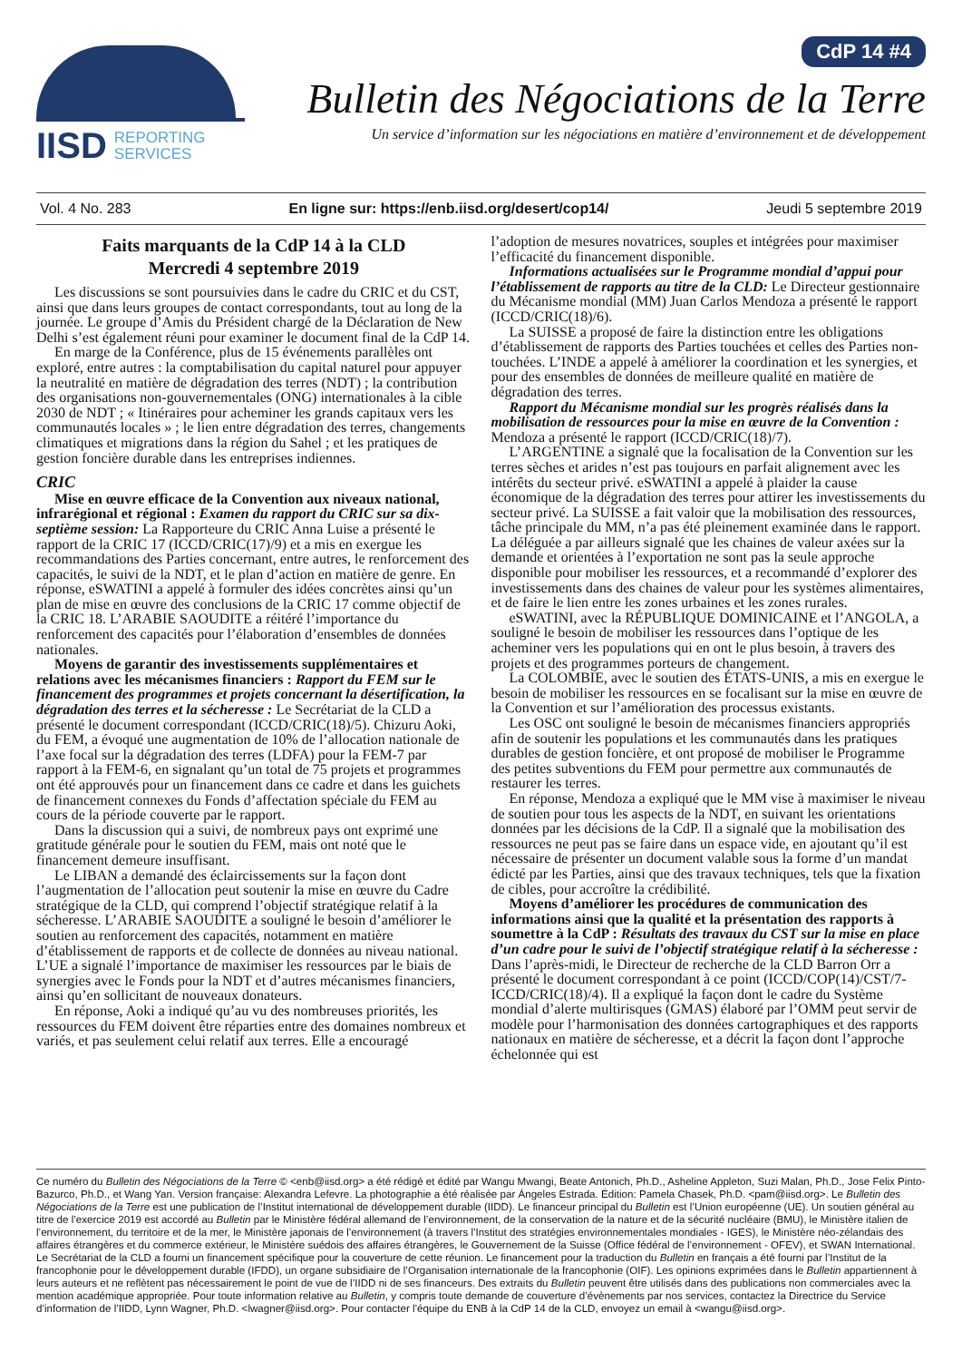IISD REPORTING
SERVICES
CdP 14 #4
Bulletin des Négociations de la Terre
Un service d’information sur les négociations en matière d’environnement et de développement
Vol. 4 No. 283 En ligne sur: https://enb.iisd.org/desert/cop14/ Jeudi 5 septembre 2019
Faits marquants de la CdP 14 à la CLD
Mercredi 4 septembre 2019
Les discussions se sont poursuivies dans le cadre du CRIC et du CST, ainsi que dans leurs groupes de contact correspondants, tout au long de la journée. Le groupe d’Amis du Président chargé de la Déclaration de New Delhi s’est également réuni pour examiner le document final de la CdP 14.
En marge de la Conférence, plus de 15 événements parallèles ont exploré, entre autres : la comptabilisation du capital naturel pour appuyer la neutralité en matière de dégradation des terres (NDT) ; la contribution des organisations non-gouvernementales (ONG) internationales à la cible 2030 de NDT ; « Itinéraires pour acheminer les grands capitaux vers les communautés locales » ; le lien entre dégradation des terres, changements climatiques et migrations dans la région du Sahel ; et les pratiques de gestion foncière durable dans les entreprises indiennes.
CRIC
Mise en œuvre efficace de la Convention aux niveaux national, infrarégional et régional : Examen du rapport du CRIC sur sa dix-septième session: La Rapporteure du CRIC Anna Luise a présenté le rapport de la CRIC 17 (ICCD/CRIC(17)/9) et a mis en exergue les recommandations des Parties concernant, entre autres, le renforcement des capacités, le suivi de la NDT, et le plan d’action en matière de genre. En réponse, eSWATINI a appelé à formuler des idées concrètes ainsi qu’un plan de mise en œuvre des conclusions de la CRIC 17 comme objectif de la CRIC 18. L’ARABIE SAOUDITE a réitéré l’importance du renforcement des capacités pour l’élaboration d’ensembles de données nationales.
Moyens de garantir des investissements supplémentaires et relations avec les mécanismes financiers : Rapport du FEM sur le financement des programmes et projets concernant la désertification, la dégradation des terres et la sécheresse : Le Secrétariat de la CLD a présenté le document correspondant (ICCD/CRIC(18)/5). Chizuru Aoki, du FEM, a évoqué une augmentation de 10% de l’allocation nationale de l’axe focal sur la dégradation des terres (LDFA) pour la FEM-7 par rapport à la FEM-6, en signalant qu’un total de 75 projets et programmes ont été approuvés pour un financement dans ce cadre et dans les guichets de financement connexes du Fonds d’affectation spéciale du FEM au cours de la période couverte par le rapport.
Dans la discussion qui a suivi, de nombreux pays ont exprimé une gratitude générale pour le soutien du FEM, mais ont noté que le financement demeure insuffisant.
Le LIBAN a demandé des éclaircissements sur la façon dont l’augmentation de l’allocation peut soutenir la mise en œuvre du Cadre stratégique de la CLD, qui comprend l’objectif stratégique relatif à la sécheresse. L’ARABIE SAOUDITE a souligné le besoin d’améliorer le soutien au renforcement des capacités, notamment en matière d’établissement de rapports et de collecte de données au niveau national. L’UE a signalé l’importance de maximiser les ressources par le biais de synergies avec le Fonds pour la NDT et d’autres mécanismes financiers, ainsi qu’en sollicitant de nouveaux donateurs.
En réponse, Aoki a indiqué qu’au vu des nombreuses priorités, les ressources du FEM doivent être réparties entre des domaines nombreux et variés, et pas seulement celui relatif aux terres. Elle a encouragé l’adoption de mesures novatrices, souples et intégrées pour maximiser l’efficacité du financement disponible.
Informations actualisées sur le Programme mondial d’appui pour l’établissement de rapports au titre de la CLD: Le Directeur gestionnaire du Mécanisme mondial (MM) Juan Carlos Mendoza a présenté le rapport (ICCD/CRIC(18)/6).
La SUISSE a proposé de faire la distinction entre les obligations d’établissement de rapports des Parties touchées et celles des Parties non-touchées. L’INDE a appelé à améliorer la coordination et les synergies, et pour des ensembles de données de meilleure qualité en matière de dégradation des terres.
Rapport du Mécanisme mondial sur les progrès réalisés dans la mobilisation de ressources pour la mise en œuvre de la Convention : Mendoza a présenté le rapport (ICCD/CRIC(18)/7).
L’ARGENTINE a signalé que la focalisation de la Convention sur les terres sèches et arides n’est pas toujours en parfait alignement avec les intérêts du secteur privé. eSWATINI a appelé à plaider la cause économique de la dégradation des terres pour attirer les investissements du secteur privé. La SUISSE a fait valoir que la mobilisation des ressources, tâche principale du MM, n’a pas été pleinement examinée dans le rapport. La déléguée a par ailleurs signalé que les chaines de valeur axées sur la demande et orientées à l’exportation ne sont pas la seule approche disponible pour mobiliser les ressources, et a recommandé d’explorer des investissements dans des chaines de valeur pour les systèmes alimentaires, et de faire le lien entre les zones urbaines et les zones rurales.
eSWATINI, avec la RÉPUBLIQUE DOMINICAINE et l’ANGOLA, a souligné le besoin de mobiliser les ressources dans l’optique de les acheminer vers les populations qui en ont le plus besoin, à travers des projets et des programmes porteurs de changement.
La COLOMBIE, avec le soutien des ÉTATS-UNIS, a mis en exergue le besoin de mobiliser les ressources en se focalisant sur la mise en œuvre de la Convention et sur l’amélioration des processus existants.
Les OSC ont souligné le besoin de mécanismes financiers appropriés afin de soutenir les populations et les communautés dans les pratiques durables de gestion foncière, et ont proposé de mobiliser le Programme des petites subventions du FEM pour permettre aux communautés de restaurer les terres.
En réponse, Mendoza a expliqué que le MM vise à maximiser le niveau de soutien pour tous les aspects de la NDT, en suivant les orientations données par les décisions de la CdP. Il a signalé que la mobilisation des ressources ne peut pas se faire dans un espace vide, en ajoutant qu’il est nécessaire de présenter un document valable sous la forme d’un mandat édicté par les Parties, ainsi que des travaux techniques, tels que la fixation de cibles, pour accroître la crédibilité.
Moyens d’améliorer les procédures de communication des informations ainsi que la qualité et la présentation des rapports à soumettre à la CdP : Résultats des travaux du CST sur la mise en place d’un cadre pour le suivi de l’objectif stratégique relatif à la sécheresse : Dans l’après-midi, le Directeur de recherche de la CLD Barron Orr a présenté le document correspondant à ce point (ICCD/COP(14)/CST/7-ICCD/CRIC(18)/4). Il a expliqué la façon dont le cadre du Système mondial d’alerte multirisques (GMAS) élaboré par l’OMM peut servir de modèle pour l’harmonisation des données cartographiques et des rapports nationaux en matière de sécheresse, et a décrit la façon dont l’approche échelonnée qui est
Ce numéro du Bulletin des Négociations de la Terre © <enb@iisd.org> a été rédigé et édité par Wangu Mwangi, Beate Antonich, Ph.D., Asheline Appleton, Suzi Malan, Ph.D., Jose Felix Pinto-Bazurco, Ph.D., et Wang Yan. Version française: Alexandra Lefevre. La photographie a été réalisée par Ángeles Estrada. Édition: Pamela Chasek, Ph.D. <pam@iisd.org>. Le Bulletin des Négociations de la Terre est une publication de l’Institut international de développement durable (IIDD). Le financeur principal du Bulletin est l’Union européenne (UE). Un soutien général au titre de l’exercice 2019 est accordé au Bulletin par le Ministère fédéral allemand de l’environnement, de la conservation de la nature et de la sécurité nucléaire (BMU), le Ministère italien de l’environnement, du territoire et de la mer, le Ministère japonais de l’environnement (à travers l’Institut des stratégies environnementales mondiales - IGES), le Ministère néo-zélandais des affaires étrangères et du commerce extérieur, le Ministère suédois des affaires étrangères, le Gouvernement de la Suisse (Office fédéral de l’environnement - OFEV), et SWAN International. Le Secrétariat de la CLD a fourni un financement spécifique pour la couverture de cette réunion. Le financement pour la traduction du Bulletin en français a été fourni par l’Institut de la francophonie pour le développement durable (IFDD), un organe subsidiaire de l’Organisation internationale de la francophonie (OIF). Les opinions exprimées dans le Bulletin appartiennent à leurs auteurs et ne reflètent pas nécessairement le point de vue de l’IIDD ni de ses financeurs. Des extraits du Bulletin peuvent être utilisés dans des publications non commerciales avec la mention académique appropriée. Pour toute information relative au Bulletin, y compris toute demande de couverture d’évènements par nos services, contactez la Directrice du Service d’information de l’IIDD, Lynn Wagner, Ph.D. <lwagner@iisd.org>. Pour contacter l’équipe du ENB à la CdP 14 de la CLD, envoyez un email à <wangu@iisd.org>.